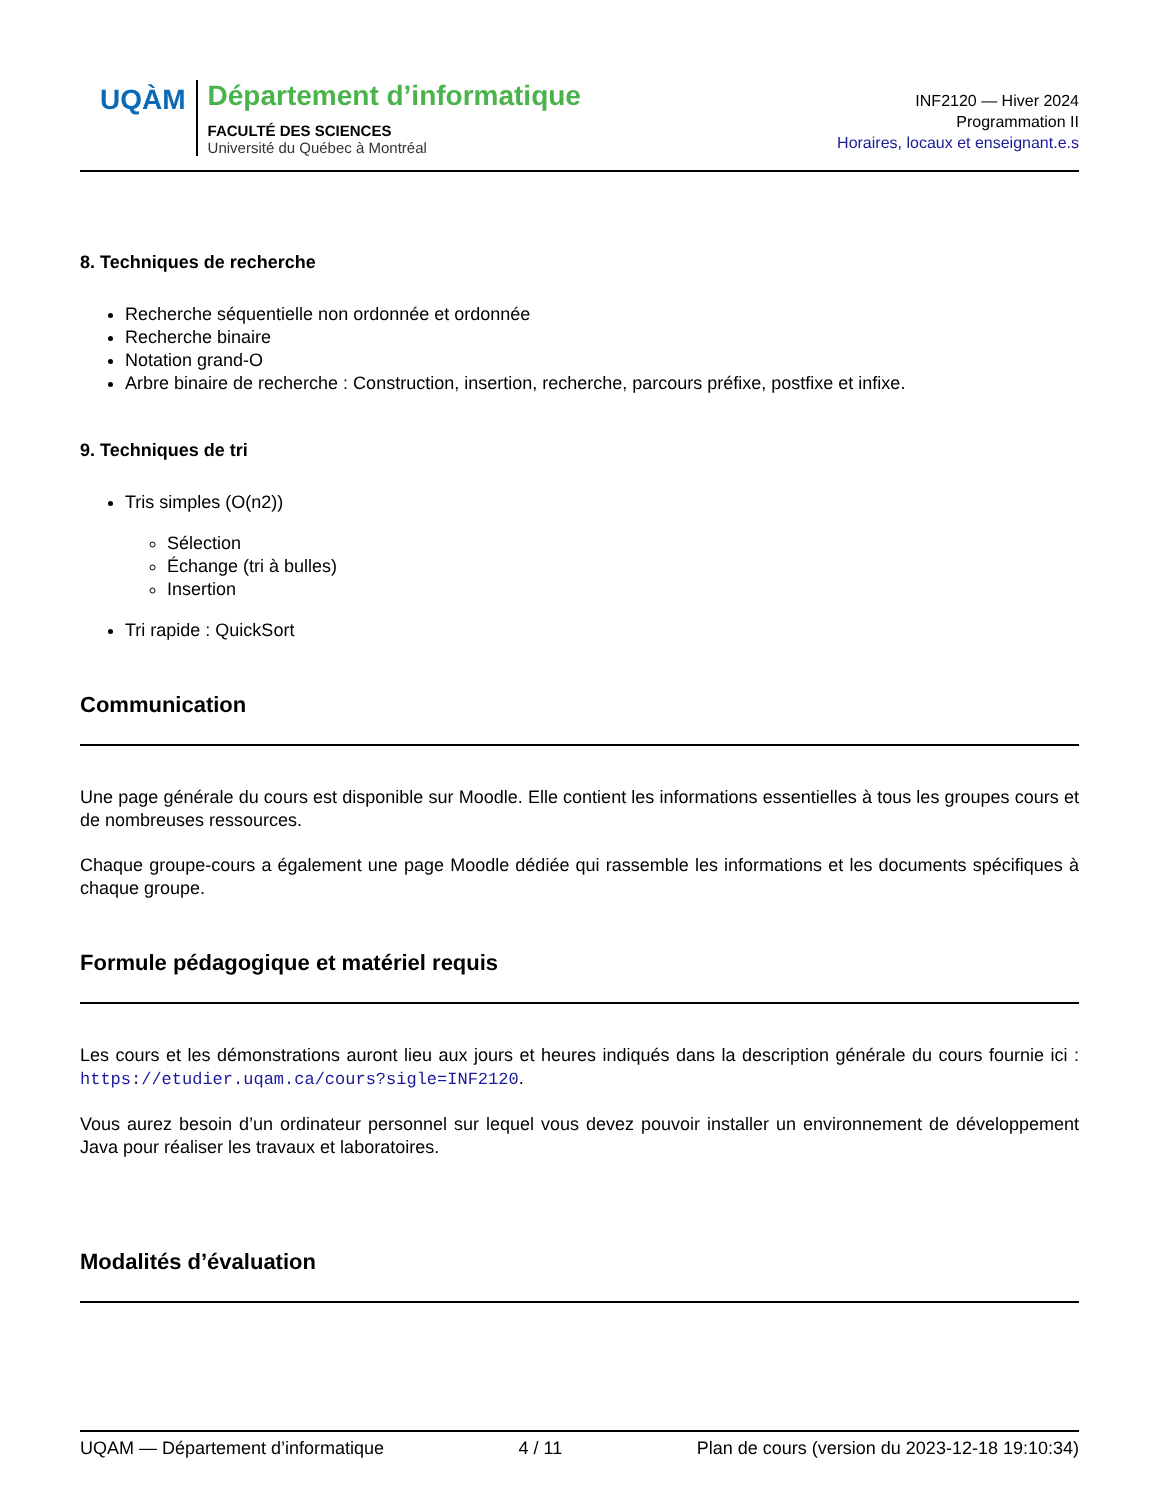UQÀM
Département d’informatique
FACULTÉ DES SCIENCES
Université du Québec à Montréal
INF2120 — Hiver 2024
Programmation II
Horaires, locaux et enseignant.e.s
8. Techniques de recherche
Recherche séquentielle non ordonnée et ordonnée
Recherche binaire
Notation grand-O
Arbre binaire de recherche : Construction, insertion, recherche, parcours préfixe, postfixe et infixe.
9. Techniques de tri
Tris simples (O(n2))
Sélection
Échange (tri à bulles)
Insertion
Tri rapide : QuickSort
Communication
Une page générale du cours est disponible sur Moodle. Elle contient les informations essentielles à tous les groupes cours et de nombreuses ressources.
Chaque groupe-cours a également une page Moodle dédiée qui rassemble les informations et les documents spécifiques à chaque groupe.
Formule pédagogique et matériel requis
Les cours et les démonstrations auront lieu aux jours et heures indiqués dans la description générale du cours fournie ici : https://etudier.uqam.ca/cours?sigle=INF2120.
Vous aurez besoin d’un ordinateur personnel sur lequel vous devez pouvoir installer un environnement de développement Java pour réaliser les travaux et laboratoires.
Modalités d’évaluation
UQAM — Département d’informatique 4 / 11 Plan de cours (version du 2023-12-18 19:10:34)